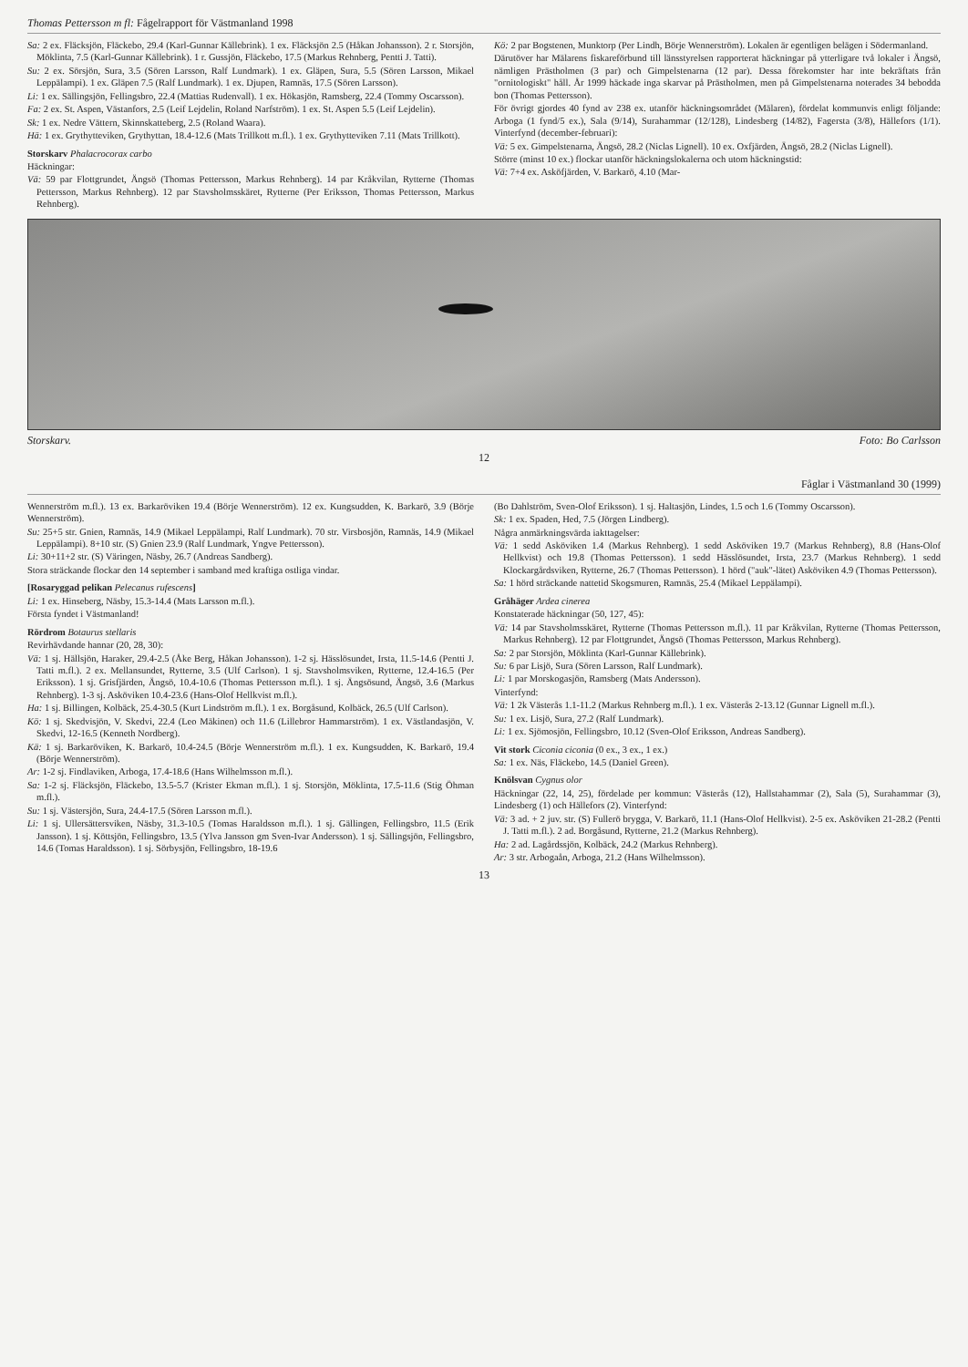Thomas Pettersson m fl: Fågelrapport för Västmanland 1998
Sa: 2 ex. Fläcksjön, Fläckebo, 29.4 (Karl-Gunnar Källebrink). 1 ex. Fläcksjön 2.5 (Håkan Johansson). 2 r. Storsjön, Möklinta, 7.5 (Karl-Gunnar Källebrink). 1 r. Gussjön, Fläckebo, 17.5 (Markus Rehnberg, Pentti J. Tatti).
Su: 2 ex. Sörsjön, Sura, 3.5 (Sören Larsson, Ralf Lundmark). 1 ex. Gläpen, Sura, 5.5 (Sören Larsson, Mikael Leppälampi). 1 ex. Gläpen 7.5 (Ralf Lundmark). 1 ex. Djupen, Ramnäs, 17.5 (Sören Larsson).
Li: 1 ex. Sällingsjön, Fellingsbro, 22.4 (Mattias Rudenvall). 1 ex. Hökasjön, Ramsberg, 22.4 (Tommy Oscarsson).
Fa: 2 ex. St. Aspen, Västanfors, 2.5 (Leif Lejdelin, Roland Narfström). 1 ex. St. Aspen 5.5 (Leif Lejdelin).
Sk: 1 ex. Nedre Vättern, Skinnskatteberg, 2.5 (Roland Waara).
Hä: 1 ex. Grythytteviken, Grythyttan, 18.4-12.6 (Mats Trillkott m.fl.). 1 ex. Grythytteviken 7.11 (Mats Trillkott).
Storskarv Phalacrocorax carbo
Häckningar:
Vä: 59 par Flottgrundet, Ängsö (Thomas Pettersson, Markus Rehnberg). 14 par Kråkvilan, Rytterne (Thomas Pettersson, Markus Rehnberg). 12 par Stavsholmsskäret, Rytterne (Per Eriksson, Thomas Pettersson, Markus Rehnberg).
Kö: 2 par Bogstenen, Munktorp (Per Lindh, Börje Wennerström). Lokalen är egentligen belägen i Södermanland.
Därutöver har Mälarens fiskareförbund till länsstyrelsen rapporterat häckningar på ytterligare två lokaler i Ängsö, nämligen Prästholmen (3 par) och Gimpelstenarna (12 par). Dessa förekomster har inte bekräftats från "ornitologiskt" håll. År 1999 häckade inga skarvar på Prästholmen, men på Gimpelstenarna noterades 34 bebodda bon (Thomas Pettersson).
För övrigt gjordes 40 fynd av 238 ex. utanför häckningsområdet (Mälaren), fördelat kommunvis enligt följande: Arboga (1 fynd/5 ex.), Sala (9/14), Surahammar (12/128), Lindesberg (14/82), Fagersta (3/8), Hällefors (1/1). Vinterfynd (december-februari):
Vä: 5 ex. Gimpelstenarna, Ängsö, 28.2 (Niclas Lignell). 10 ex. Oxfjärden, Ängsö, 28.2 (Niclas Lignell).
Större (minst 10 ex.) flockar utanför häckningslokalerna och utom häckningstid:
Vä: 7+4 ex. Asköfjärden, V. Barkarö, 4.10 (Mar-
Storskarv. Foto: Bo Carlsson
12
Fåglar i Västmanland 30 (1999)
Wennerström m.fl.). 13 ex. Barkaröviken 19.4 (Börje Wennerström). 12 ex. Kungsudden, K. Barkarö, 3.9 (Börje Wennerström).
Su: 25+5 str. Gnien, Ramnäs, 14.9 (Mikael Leppälampi, Ralf Lundmark). 70 str. Virsbosjön, Ramnäs, 14.9 (Mikael Leppälampi). 8+10 str. (S) Gnien 23.9 (Ralf Lundmark, Yngve Pettersson).
Li: 30+11+2 str. (S) Väringen, Näsby, 26.7 (Andreas Sandberg).
Stora sträckande flockar den 14 september i samband med kraftiga ostliga vindar.
[Rosaryggad pelikan Pelecanus rufescens]
Li: 1 ex. Hinseberg, Näsby, 15.3-14.4 (Mats Larsson m.fl.).
Första fyndet i Västmanland!
Rördrom Botaurus stellaris
Revirhävdande hannar (20, 28, 30):
Vä: 1 sj. Hällsjön, Haraker, 29.4-2.5 (Åke Berg, Håkan Johansson). 1-2 sj. Hässlösundet, Irsta, 11.5-14.6 (Pentti J. Tatti m.fl.). 2 ex. Mellansundet, Rytterne, 3.5 (Ulf Carlson). 1 sj. Stavsholmsviken, Rytterne, 12.4-16.5 (Per Eriksson). 1 sj. Grisfjärden, Ängsö, 10.4-10.6 (Thomas Pettersson m.fl.). 1 sj. Ängsösund, Ängsö, 3.6 (Markus Rehnberg). 1-3 sj. Asköviken 10.4-23.6 (Hans-Olof Hellkvist m.fl.).
Ha: 1 sj. Billingen, Kolbäck, 25.4-30.5 (Kurt Lindström m.fl.). 1 ex. Borgåsund, Kolbäck, 26.5 (Ulf Carlson).
Kö: 1 sj. Skedvisjön, V. Skedvi, 22.4 (Leo Mäkinen) och 11.6 (Lillebror Hammarström). 1 ex. Västlandasjön, V. Skedvi, 12-16.5 (Kenneth Nordberg).
Kä: 1 sj. Barkaröviken, K. Barkarö, 10.4-24.5 (Börje Wennerström m.fl.). 1 ex. Kungsudden, K. Barkarö, 19.4 (Börje Wennerström).
Ar: 1-2 sj. Findlaviken, Arboga, 17.4-18.6 (Hans Wilhelmsson m.fl.).
Sa: 1-2 sj. Fläcksjön, Fläckebo, 13.5-5.7 (Krister Ekman m.fl.). 1 sj. Storsjön, Möklinta, 17.5-11.6 (Stig Öhman m.fl.).
Su: 1 sj. Västersjön, Sura, 24.4-17.5 (Sören Larsson m.fl.).
Li: 1 sj. Ullersättersviken, Näsby, 31.3-10.5 (Tomas Haraldsson m.fl.). 1 sj. Gällingen, Fellingsbro, 11.5 (Erik Jansson). 1 sj. Köttsjön, Fellingsbro, 13.5 (Ylva Jansson gm Sven-Ivar Andersson). 1 sj. Sällingsjön, Fellingsbro, 14.6 (Tomas Haraldsson). 1 sj. Sörbysjön, Fellingsbro, 18-19.6
(Bo Dahlström, Sven-Olof Eriksson). 1 sj. Haltasjön, Lindes, 1.5 och 1.6 (Tommy Oscarsson).
Sk: 1 ex. Spaden, Hed, 7.5 (Jörgen Lindberg).
Några anmärkningsvärda iakttagelser:
Vä: 1 sedd Asköviken 1.4 (Markus Rehnberg). 1 sedd Asköviken 19.7 (Markus Rehnberg), 8.8 (Hans-Olof Hellkvist) och 19.8 (Thomas Pettersson). 1 sedd Hässlösundet, Irsta, 23.7 (Markus Rehnberg). 1 sedd Klockargårdsviken, Rytterne, 26.7 (Thomas Pettersson). 1 hörd ("auk"-lätet) Asköviken 4.9 (Thomas Pettersson).
Sa: 1 hörd sträckande nattetid Skogsmuren, Ramnäs, 25.4 (Mikael Leppälampi).
Gråhäger Ardea cinerea
Konstaterade häckningar (50, 127, 45):
Vä: 14 par Stavsholmsskäret, Rytterne (Thomas Pettersson m.fl.). 11 par Kråkvilan, Rytterne (Thomas Pettersson, Markus Rehnberg). 12 par Flottgrundet, Ängsö (Thomas Pettersson, Markus Rehnberg).
Sa: 2 par Storsjön, Möklinta (Karl-Gunnar Källebrink).
Su: 6 par Lisjö, Sura (Sören Larsson, Ralf Lundmark).
Li: 1 par Morskogasjön, Ramsberg (Mats Andersson).
Vinterfynd:
Vä: 1 2k Västerås 1.1-11.2 (Markus Rehnberg m.fl.). 1 ex. Västerås 2-13.12 (Gunnar Lignell m.fl.).
Su: 1 ex. Lisjö, Sura, 27.2 (Ralf Lundmark).
Li: 1 ex. Sjömosjön, Fellingsbro, 10.12 (Sven-Olof Eriksson, Andreas Sandberg).
Vit stork Ciconia ciconia (0 ex., 3 ex., 1 ex.)
Sa: 1 ex. Näs, Fläckebo, 14.5 (Daniel Green).
Knölsvan Cygnus olor
Häckningar (22, 14, 25), fördelade per kommun: Västerås (12), Hallstahammar (2), Sala (5), Surahammar (3), Lindesberg (1) och Hällefors (2). Vinterfynd:
Vä: 3 ad. + 2 juv. str. (S) Fullerö brygga, V. Barkarö, 11.1 (Hans-Olof Hellkvist). 2-5 ex. Asköviken 21-28.2 (Pentti J. Tatti m.fl.). 2 ad. Borgåsund, Rytterne, 21.2 (Markus Rehnberg).
Ha: 2 ad. Lagårdssjön, Kolbäck, 24.2 (Markus Rehnberg).
Ar: 3 str. Arbogaån, Arboga, 21.2 (Hans Wilhelmsson).
13